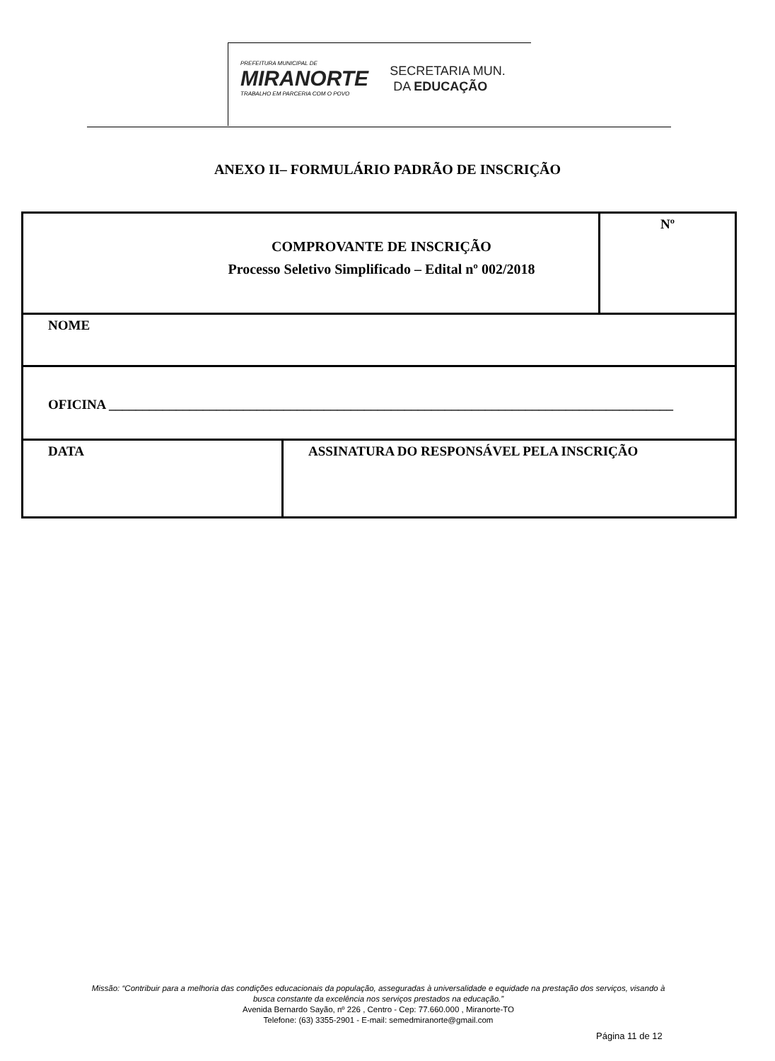PREFEITURA MUNICIPAL DE
MIRANORTE
TRABALHO EM PARCERIA COM O POVO
SECRETARIA MUN.
DA EDUCAÇÃO
ANEXO II– FORMULÁRIO PADRÃO DE INSCRIÇÃO
| COMPROVANTE DE INSCRIÇÃO Processo Seletivo Simplificado – Edital nº 002/2018 | | Nº |
| NOME | | |
| OFICINA ____________________________________________________________________________________ | | |
| DATA | ASSINATURA DO RESPONSÁVEL PELA INSCRIÇÃO | |
Missão: “Contribuir para a melhoria das condições educacionais da população, asseguradas à universalidade e equidade na prestação dos serviços, visando à busca constante da excelência nos serviços prestados na educação.”
Avenida Bernardo Sayão, nº 226 , Centro - Cep: 77.660.000 , Miranorte-TO
Telefone: (63) 3355-2901 - E-mail: semedmiranorte@gmail.com
Página 11 de 12